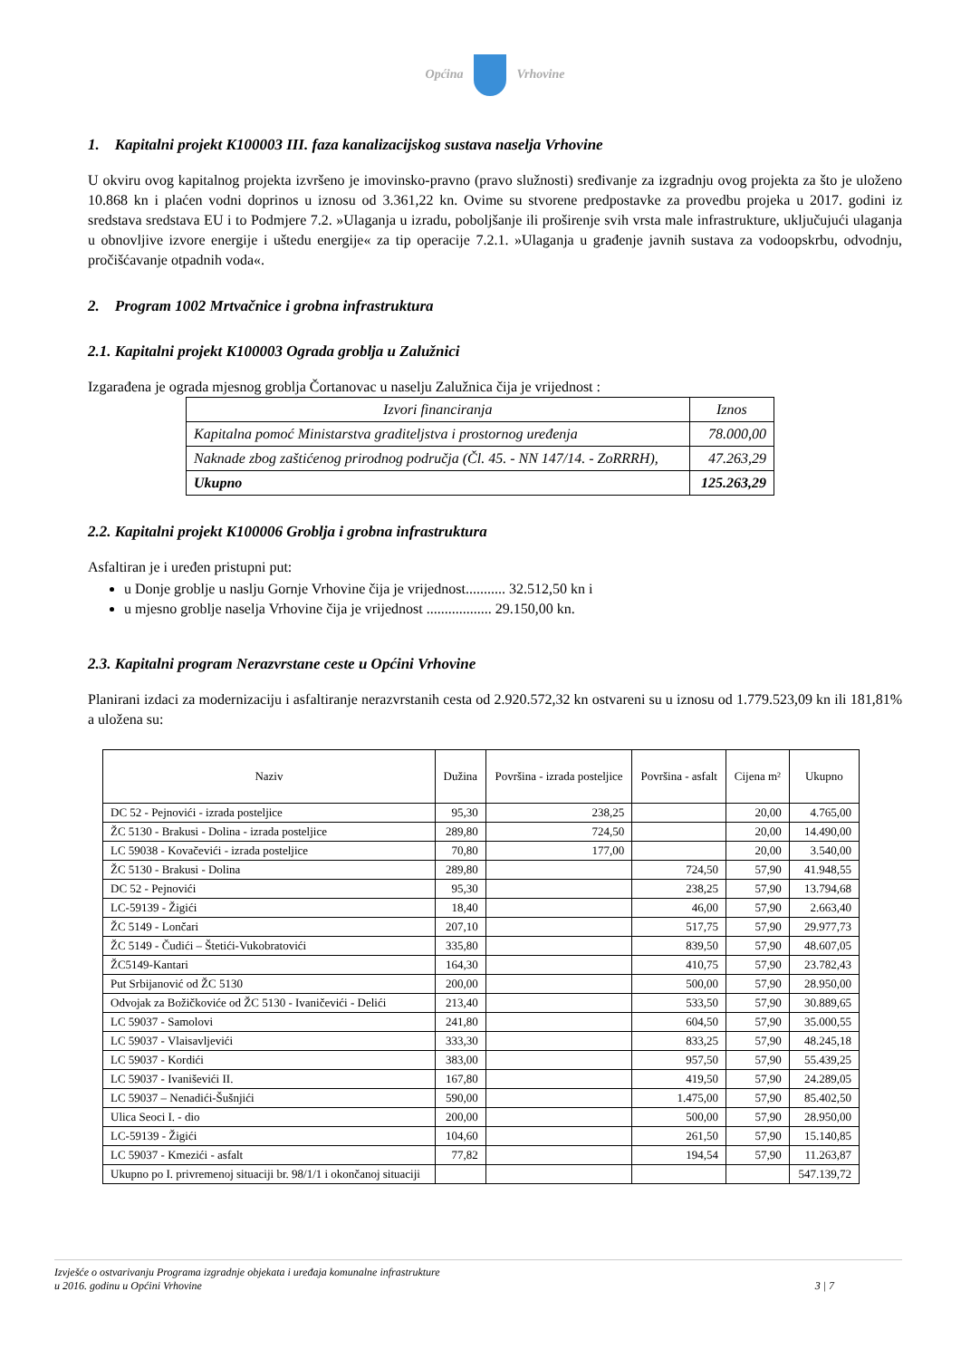Općina Vrhovine
1. Kapitalni projekt K100003 III. faza kanalizacijskog sustava naselja Vrhovine
U okviru ovog kapitalnog projekta izvršeno je imovinsko-pravno (pravo služnosti) sređivanje za izgradnju ovog projekta za što je uloženo 10.868 kn i plaćen vodni doprinos u iznosu od 3.361,22 kn. Ovime su stvorene predpostavke za provedbu projeka u 2017. godini iz sredstava sredstava EU i to Podmjere 7.2. »Ulaganja u izradu, poboljšanje ili proširenje svih vrsta male infrastrukture, uključujući ulaganja u obnovljive izvore energije i uštedu energije« za tip operacije 7.2.1. »Ulaganja u građenje javnih sustava za vodoopskrbu, odvodnju, pročišćavanje otpadnih voda«.
2. Program 1002 Mrtvačnice i grobna infrastruktura
2.1. Kapitalni projekt K100003 Ograda groblja u Zalužnici
Izgarađena je ograda mjesnog groblja Čortanovac u naselju Zalužnica čija je vrijednost :
| Izvori financiranja | Iznos |
| --- | --- |
| Kapitalna pomoć Ministarstva graditeljstva i prostornog uređenja | 78.000,00 |
| Naknade zbog zaštićenog prirodnog područja (Čl. 45. - NN 147/14. - ZoRRRH), | 47.263,29 |
| Ukupno | 125.263,29 |
2.2. Kapitalni projekt K100006 Groblja i grobna infrastruktura
Asfaltiran je i uređen pristupni put:
u Donje groblje u naslju Gornje Vrhovine čija je vrijednost........... 32.512,50 kn i
u mjesno groblje naselja Vrhovine čija je vrijednost .................. 29.150,00 kn.
2.3. Kapitalni program Nerazvrstane ceste u Općini Vrhovine
Planirani izdaci za modernizaciju i asfaltiranje nerazvrstanih cesta od 2.920.572,32 kn ostvareni su u iznosu od 1.779.523,09 kn ili 181,81% a uložena su:
| Naziv | Dužina | Površina - izrada posteljice | Površina - asfalt | Cijena m² | Ukupno |
| --- | --- | --- | --- | --- | --- |
| DC 52 - Pejnovići - izrada posteljice | 95,30 | 238,25 | | 20,00 | 4.765,00 |
| ŽC 5130 - Brakusi - Dolina - izrada posteljice | 289,80 | 724,50 | | 20,00 | 14.490,00 |
| LC 59038 - Kovačevići - izrada posteljice | 70,80 | 177,00 | | 20,00 | 3.540,00 |
| ŽC 5130 - Brakusi - Dolina | 289,80 | | 724,50 | 57,90 | 41.948,55 |
| DC 52 - Pejnovići | 95,30 | | 238,25 | 57,90 | 13.794,68 |
| LC-59139 - Žigići | 18,40 | | 46,00 | 57,90 | 2.663,40 |
| ŽC 5149 - Lončari | 207,10 | | 517,75 | 57,90 | 29.977,73 |
| ŽC 5149 - Čudići – Štetići-Vukobratovići | 335,80 | | 839,50 | 57,90 | 48.607,05 |
| ŽC5149-Kantari | 164,30 | | 410,75 | 57,90 | 23.782,43 |
| Put Srbijanović od ŽC 5130 | 200,00 | | 500,00 | 57,90 | 28.950,00 |
| Odvojak za Božičkoviće od ŽC 5130 - Ivaničevići - Delići | 213,40 | | 533,50 | 57,90 | 30.889,65 |
| LC 59037 - Samolovi | 241,80 | | 604,50 | 57,90 | 35.000,55 |
| LC 59037 - Vlaisavljevići | 333,30 | | 833,25 | 57,90 | 48.245,18 |
| LC 59037 - Kordići | 383,00 | | 957,50 | 57,90 | 55.439,25 |
| LC 59037 - Ivaniševići II. | 167,80 | | 419,50 | 57,90 | 24.289,05 |
| LC 59037 – Nenadići-Šušnjići | 590,00 | | 1.475,00 | 57,90 | 85.402,50 |
| Ulica Seoci I. - dio | 200,00 | | 500,00 | 57,90 | 28.950,00 |
| LC-59139 - Žigići | 104,60 | | 261,50 | 57,90 | 15.140,85 |
| LC 59037 - Kmezići - asfalt | 77,82 | | 194,54 | 57,90 | 11.263,87 |
| Ukupno po I. privremenoj situaciji br. 98/1/1 i okončanoj situaciji | | | | | 547.139,72 |
Izvješće o ostvarivanju Programa izgradnje objekata i uređaja komunalne infrastrukture
u 2016. godinu u Općini Vrhovine
3 | 7